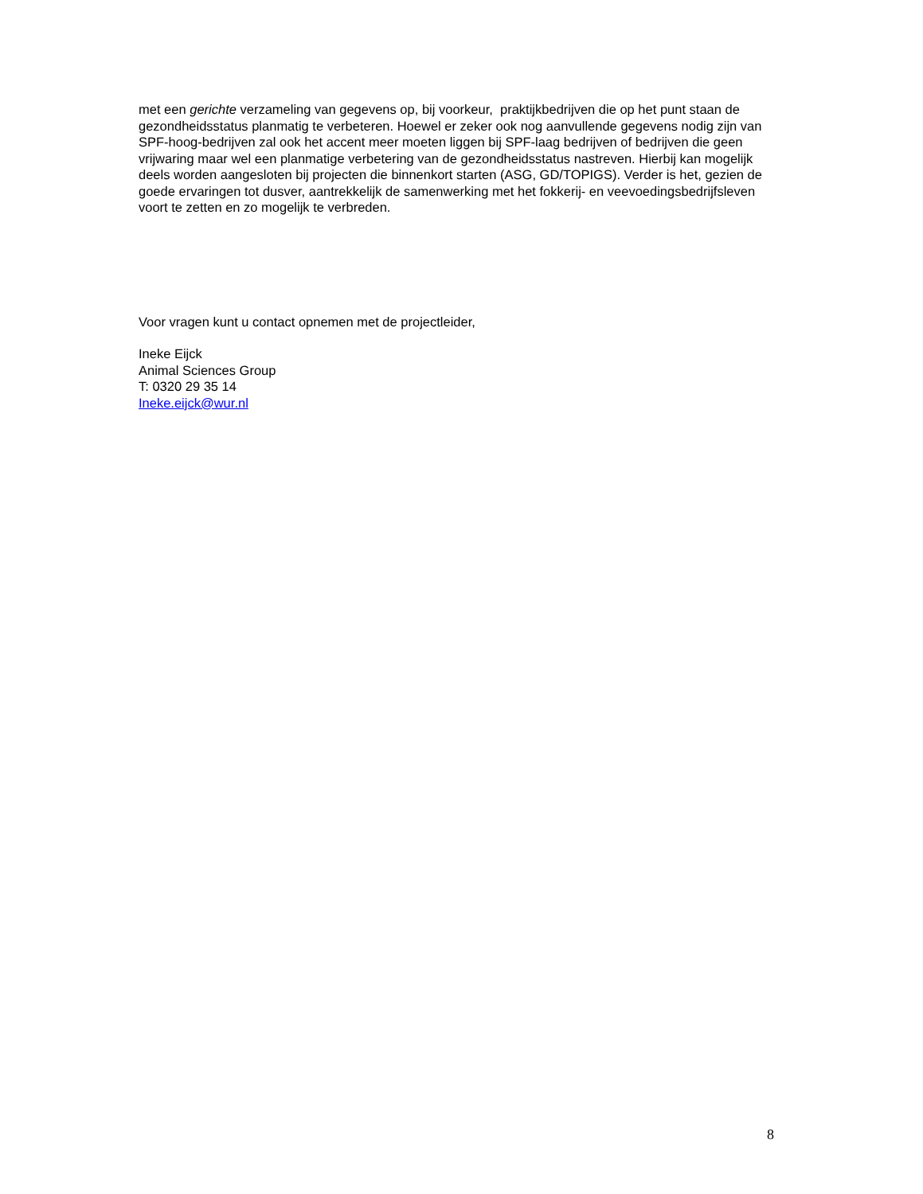met een gerichte verzameling van gegevens op, bij voorkeur, praktijkbedrijven die op het punt staan de gezondheidsstatus planmatig te verbeteren. Hoewel er zeker ook nog aanvullende gegevens nodig zijn van SPF-hoog-bedrijven zal ook het accent meer moeten liggen bij SPF-laag bedrijven of bedrijven die geen vrijwaring maar wel een planmatige verbetering van de gezondheidsstatus nastreven. Hierbij kan mogelijk deels worden aangesloten bij projecten die binnenkort starten (ASG, GD/TOPIGS). Verder is het, gezien de goede ervaringen tot dusver, aantrekkelijk de samenwerking met het fokkerij- en veevoedingsbedrijfsleven voort te zetten en zo mogelijk te verbreden.
Voor vragen kunt u contact opnemen met de projectleider,
Ineke Eijck
Animal Sciences Group
T: 0320 29 35 14
Ineke.eijck@wur.nl
8